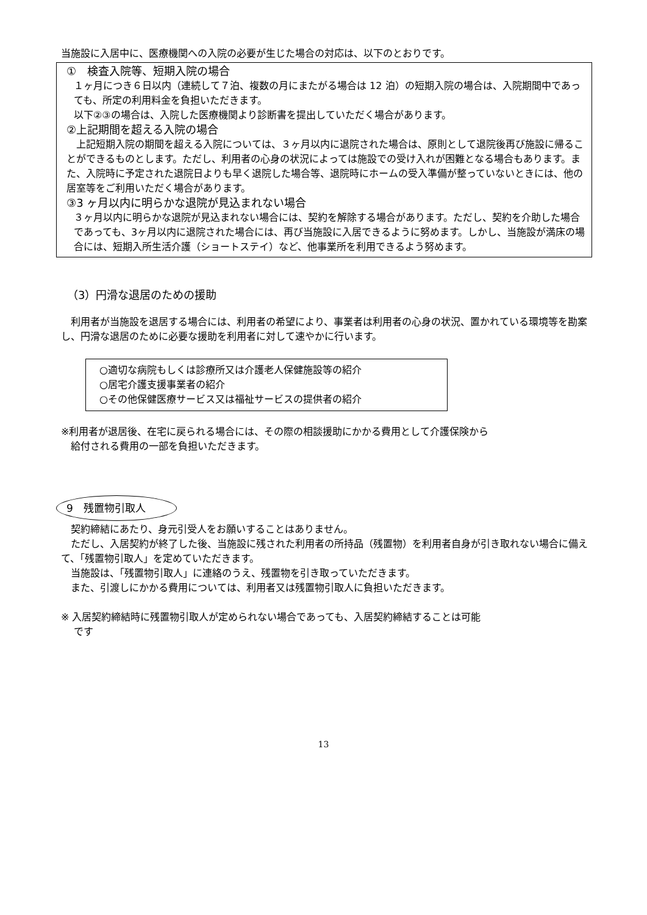当施設に入居中に、医療機関への入院の必要が生じた場合の対応は、以下のとおりです。
①　検査入院等、短期入院の場合
１ヶ月につき６日以内（連続して７泊、複数の月にまたがる場合は 12 泊）の短期入院の場合は、入院期間中であっても、所定の利用料金を負担いただきます。
以下②③の場合は、入院した医療機関より診断書を提出していただく場合があります。
②上記期間を超える入院の場合
　上記短期入院の期間を超える入院については、３ヶ月以内に退院された場合は、原則として退院後再び施設に帰ることができるものとします。ただし、利用者の心身の状況によっては施設での受け入れが困難となる場合もあります。また、入院時に予定された退院日よりも早く退院した場合等、退院時にホームの受入準備が整っていないときには、他の居室等をご利用いただく場合があります。
③3 ヶ月以内に明らかな退院が見込まれない場合
３ヶ月以内に明らかな退院が見込まれない場合には、契約を解除する場合があります。ただし、契約を介助した場合であっても、3ヶ月以内に退院された場合には、再び当施設に入居できるように努めます。しかし、当施設が満床の場合には、短期入所生活介護（ショートステイ）など、他事業所を利用できるよう努めます。
（3）円滑な退居のための援助
　利用者が当施設を退居する場合には、利用者の希望により、事業者は利用者の心身の状況、置かれている環境等を勘案し、円滑な退居のために必要な援助を利用者に対して速やかに行います。
○適切な病院もしくは診療所又は介護老人保健施設等の紹介
○居宅介護支援事業者の紹介
○その他保健医療サービス又は福祉サービスの提供者の紹介
※利用者が退居後、在宅に戻られる場合には、その際の相談援助にかかる費用として介護保険から
　給付される費用の一部を負担いただきます。
9　残置物引取人
　契約締結にあたり、身元引受人をお願いすることはありません。
　ただし、入居契約が終了した後、当施設に残された利用者の所持品（残置物）を利用者自身が引き取れない場合に備えて、「残置物引取人」を定めていただきます。
　当施設は、「残置物引取人」に連絡のうえ、残置物を引き取っていただきます。
　また、引渡しにかかる費用については、利用者又は残置物引取人に負担いただきます。
※ 入居契約締結時に残置物引取人が定められない場合であっても、入居契約締結することは可能
　 です
13